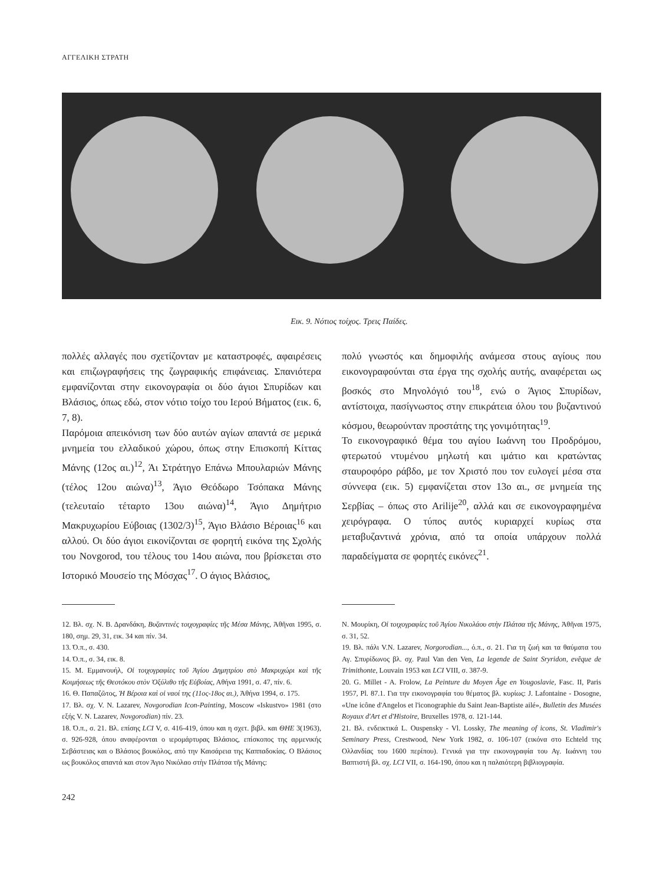ΑΓΓΕΛΙΚΗ ΣΤΡΑΤΗ
Εικ. 9. Νότιος τοίχος. Τρεις Παίδες.
πολλές αλλαγές που σχετίζονταν με καταστροφές, αφαιρέσεις και επιζωγραφήσεις της ζωγραφικής επιφάνειας. Σπανιότερα εμφανίζονται στην εικονογραφία οι δύο άγιοι Σπυρίδων και Βλάσιος, όπως εδώ, στον νότιο τοίχο του Ιερού Βήματος (εικ. 6, 7, 8).
Παρόμοια απεικόνιση των δύο αυτών αγίων απαντά σε μερικά μνημεία του ελλαδικού χώρου, όπως στην Επισκοπή Κίττας Μάνης (12ος αι.)<sup>12</sup>, Άι Στράτηγο Επάνω Μπουλαριών Μάνης (τέλος 12ου αιώνα)<sup>13</sup>, Άγιο Θεόδωρο Τσόπακα Μάνης (τελευταίο τέταρτο 13ου αιώνα)<sup>14</sup>, Άγιο Δημήτριο Μακρυχωρίου Εύβοιας (1302/3)<sup>15</sup>, Άγιο Βλάσιο Βέροιας<sup>16</sup> και αλλού. Οι δύο άγιοι εικονίζονται σε φορητή εικόνα της Σχολής του Novgorod, του τέλους του 14ου αιώνα, που βρίσκεται στο Ιστορικό Μουσείο της Μόσχας<sup>17</sup>. Ο άγιος Βλάσιος,
πολύ γνωστός και δημοφιλής ανάμεσα στους αγίους που εικονογραφούνται στα έργα της σχολής αυτής, αναφέρεται ως βοσκός στο Μηνολόγιό του<sup>18</sup>, ενώ ο Άγιος Σπυρίδων, αντίστοιχα, πασίγνωστος στην επικράτεια όλου του βυζαντινού κόσμου, θεωρούνταν προστάτης της γονιμότητας<sup>19</sup>.
Το εικονογραφικό θέμα του αγίου Ιωάννη του Προδρόμου, φτερωτού ντυμένου μηλωτή και ιμάτιο και κρατώντας σταυροφόρο ράβδο, με τον Χριστό που τον ευλογεί μέσα στα σύννεφα (εικ. 5) εμφανίζεται στον 13ο αι., σε μνημεία της Σερβίας – όπως στο Arilije<sup>20</sup>, αλλά και σε εικονογραφημένα χειρόγραφα. Ο τύπος αυτός κυριαρχεί κυρίως στα μεταβυζαντινά χρόνια, από τα οποία υπάρχουν πολλά παραδείγματα σε φορητές εικόνες<sup>21</sup>.
12. Βλ. σχ. Ν. Β. Δρανδάκη, Βυζαντινὲς τοιχογραφίες τῆς Μέσα Μάνης, Ἀθῆναι 1995, σ. 180, σημ. 29, 31, εικ. 34 και πίν. 34.
13. Ό.π., σ. 430.
14. Ό.π., σ. 34, εικ. 8.
15. Μ. Εμμανουήλ, Οἱ τοιχογραφίες τοῦ Ἁγίου Δημητρίου στὸ Μακρυχώρι καὶ τῆς Κοιμήσεως τῆς Θεοτόκου στὸν Ὀξύλιθο τῆς Εὐβοίας, Αθήνα 1991, σ. 47, πίν. 6.
16. Θ. Παπαζῶτος, Ἡ Βέροια καὶ οἱ ναοί της (11ος-18ος αι.), Ἀθήνα 1994, σ. 175.
17. Βλ. σχ. V. N. Lazarev, Novgorodian Icon-Painting, Moscow «Iskustvo» 1981 (στο εξής V. N. Lazarev, Novgorodian) πίν. 23.
18. Ό.π., σ. 21. Βλ. επίσης LCI V, σ. 416-419, όπου και η σχετ. βιβλ. και ΘΗΕ 3(1963), σ. 926-928, όπου αναφέρονται ο ιερομάρτυρας Βλάσιος, επίσκοπος της αρμενικής Σεβάστειας και ο Βλάσιος βουκόλος, από την Καισάρεια της Καππαδοκίας. Ο Βλάσιος ως βουκόλος απαντά και στον Άγιο Νικόλαο στὴν Πλάτσα τῆς Μάνης:
Ν. Μουρίκη, Οἱ τοιχογραφίες τοῦ Ἁγίου Νικολάου στὴν Πλάτσα τῆς Μάνης, Ἀθῆναι 1975, σ. 31, 52.
19. Βλ. πάλι V.N. Lazarev, Norgorodian..., ό.π., σ. 21. Για τη ζωή και τα θαύματα του Αγ. Σπυρίδωνος βλ. σχ. Paul Van den Ven, La legende de Saint Sryridon, evêque de Trimithonte, Louvain 1953 και LCI VIII, σ. 387-9.
20. G. Millet - A. Frolow, La Peinture du Moyen Âge en Yougoslavie, Fasc. II, Paris 1957, Pl. 87.1. Για την εικονογραφία του θέματος βλ. κυρίως: J. Lafontaine - Dosogne, «Une icône d'Angelos et l'iconographie du Saint Jean-Baptiste ailé», Bulletin des Musées Royaux d'Art et d'Histoire, Bruxelles 1978, σ. 121-144.
21. Βλ. ενδεικτικά L. Ouspensky - Vl. Lossky, The meaning of icons, St. Vladimir's Seminary Press, Crestwood, New York 1982, σ. 106-107 (εικόνα στο Echteld της Ολλανδίας του 1600 περίπου). Γενικά για την εικονογραφία του Αγ. Ιωάννη του Βαπτιστή βλ. σχ. LCI VII, σ. 164-190, όπου και η παλαιότερη βιβλιογραφία.
242